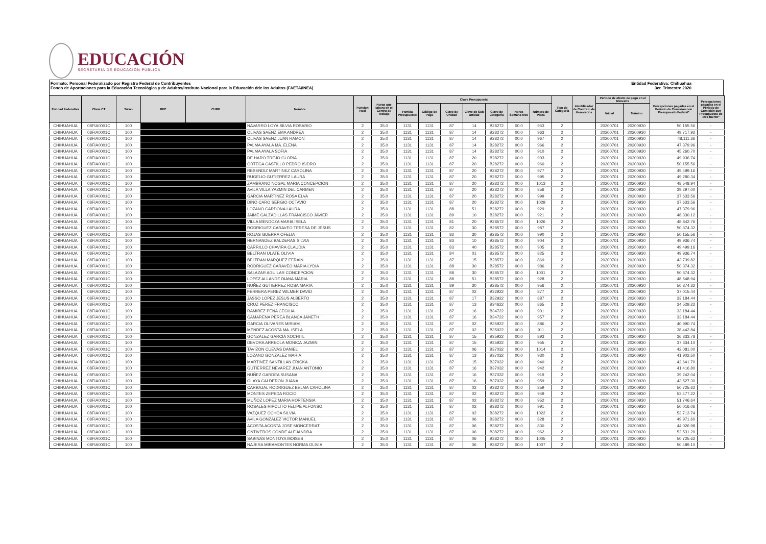EDUCACIÓN
SECRETARÍA DE EDUCACIÓN PÚBLICA
Formato: Personal Federalizado por Registro Federal de Contribuyentes
Fondo de Aportaciones para la Educación Tecnológica y de Adultos/Instituto Nacional para la Educación dde los Adultos (FAETA/INEA)
Entidad Federativa: Chihuahua
3er. Trimestre 2020
| Entidad Federativa | Clave CT | Turno | RFC | CURP | Nombre | Funcion Real | Horas que labora en el Centro de Trabajo | Clave Presupuestal | | | | | | | Tipo de Categoría | Identificador de Contrato de Honorarios | Periodo de efecto de pago en el trimestre | | Percepciones pagadas en el Periodo de Comisión con Presupuesto Federal* | Percepciones pagadas en el Periodo de Comisión con Presupuesto de otra fuente* |
| --- | --- | --- | --- | --- | --- | --- | --- | --- | --- | --- | --- | --- | --- | --- | --- | --- | --- | --- | --- | --- |
| | | | | | | | | Partida Presupuestal | Código de Pago | Clave de Unidad | Clave de Sub Unidad | Clave de Categoría | Horas Semana Mes | Número de Plaza | | | Inicial | Termino | | |
| CHIHUAHUA | 08FIA0001C | 100 | | | NAVARRO LOYA SILVIA ROSARIO | 2 | 35.0 | 1131 | 1131 | 87 | 14 | B28272 | 00.0 | 953 | 2 | | 20200701 | 20200930 | 50,155.56 | - |
| CHIHUAHUA | 08FIA0001C | 100 | | | OLIVAS SAENZ EMA ANDREA | 2 | 35.0 | 1131 | 1131 | 87 | 14 | B28272 | 00.0 | 963 | 2 | | 20200701 | 20200930 | 49,717.92 | - |
| CHIHUAHUA | 08FIA0001C | 100 | | | OLIVAS SAENZ JUAN RAMON | 2 | 35.0 | 1131 | 1131 | 87 | 14 | B28272 | 00.0 | 967 | 2 | | 20200701 | 20200930 | 48,111.36 | - |
| CHIHUAHUA | 08FIA0001C | 100 | | | PALMA AYALA MA. ELENA | 2 | 35.0 | 1131 | 1131 | 87 | 14 | B28272 | 00.0 | 966 | 2 | | 20200701 | 20200930 | 47,379.96 | - |
| CHIHUAHUA | 08FIA0001C | 100 | | | PALMA AYALA SOFIA | 2 | 35.0 | 1131 | 1131 | 87 | 14 | B28272 | 00.0 | 910 | 2 | | 20200701 | 20200930 | 45,260.70 | - |
| CHIHUAHUA | 08FIA0001C | 100 | | | DE HARO TREJO GLORIA | 2 | 35.0 | 1131 | 1131 | 87 | 20 | B28272 | 00.0 | 903 | 2 | | 20200701 | 20200930 | 49,936.74 | - |
| CHIHUAHUA | 08FIA0001C | 100 | | | ORTEGA CASTILLO PEDRO ISIDRO | 2 | 35.0 | 1131 | 1131 | 87 | 20 | B28272 | 00.0 | 960 | 2 | | 20200701 | 20200930 | 50,155.56 | - |
| CHIHUAHUA | 08FIA0001C | 100 | | | RESENDIZ MARTINEZ CAROLINA | 2 | 35.0 | 1131 | 1131 | 87 | 20 | B28272 | 00.0 | 977 | 2 | | 20200701 | 20200930 | 49,499.16 | - |
| CHIHUAHUA | 08FIA0001C | 100 | | | RUGELIO GUTIERREZ LAURA | 2 | 35.0 | 1131 | 1131 | 87 | 20 | B28272 | 00.0 | 995 | 2 | | 20200701 | 20200930 | 49,280.34 | - |
| CHIHUAHUA | 08FIA0001C | 100 | | | ZAMBRANO NOGAL MARIA CONCEPCION | 2 | 35.0 | 1131 | 1131 | 87 | 20 | B28272 | 00.0 | 1013 | 2 | | 20200701 | 20200930 | 48,548.94 | - |
| CHIHUAHUA | 08FIA0001C | 100 | | | AVILA VILLA YAZMIN DEL CARMEN | 2 | 35.0 | 1131 | 1131 | 87 | 20 | B28272 | 00.0 | 856 | 2 | | 20200701 | 20200930 | 39,297.00 | - |
| CHIHUAHUA | 08FIA0001C | 100 | | | GARCIA MARTINEZ ROSA ELVA | 2 | 35.0 | 1131 | 1131 | 87 | 20 | B28272 | 00.0 | 999 | 2 | | 20200701 | 20200930 | 37,633.56 | - |
| CHIHUAHUA | 08FIA0001C | 100 | | | DINO CARO SERGIO OCTAVIO | 2 | 35.0 | 1131 | 1131 | 87 | 20 | B28272 | 00.0 | 1029 | 2 | | 20200701 | 20200930 | 37,633.56 | - |
| CHIHUAHUA | 08FIA0001C | 100 | | | LOZANO CARDONA LAURA | 2 | 35.0 | 1131 | 1131 | 88 | 51 | B28272 | 00.0 | 929 | 2 | | 20200701 | 20200930 | 47,379.96 | - |
| CHIHUAHUA | 08FIA0001C | 100 | | | JAIME CALZADILLAS FRANCISCO JAVIER | 2 | 35.0 | 1131 | 1131 | 89 | 10 | B28272 | 00.0 | 921 | 2 | | 20200701 | 20200930 | 48,330.12 | - |
| CHIHUAHUA | 08FIA0001C | 100 | | | VILLA MENDOZA MARIA ISELA | 2 | 35.0 | 1131 | 1131 | 81 | 20 | B28572 | 00.0 | 1026 | 2 | | 20200701 | 20200930 | 48,842.76 | - |
| CHIHUAHUA | 08FIA0001C | 100 | | | RODRIGUEZ CARAVEO TERESA DE JESUS | 2 | 35.0 | 1131 | 1131 | 82 | 30 | B28572 | 00.0 | 987 | 2 | | 20200701 | 20200930 | 50,374.32 | - |
| CHIHUAHUA | 08FIA0001C | 100 | | | ROJAS GUERRA OFELIA | 2 | 35.0 | 1131 | 1131 | 82 | 30 | B28572 | 00.0 | 990 | 2 | | 20200701 | 20200930 | 50,155.56 | - |
| CHIHUAHUA | 08FIA0001C | 100 | | | HERNANDEZ BALDERAS SILVIA | 2 | 35.0 | 1131 | 1131 | 83 | 10 | B28572 | 00.0 | 904 | 2 | | 20200701 | 20200930 | 49,936.74 | - |
| CHIHUAHUA | 08FIA0001C | 100 | | | CARRILLO CHAVIRA CLAUDIA | 2 | 35.0 | 1131 | 1131 | 83 | 40 | B28572 | 00.0 | 905 | 2 | | 20200701 | 20200930 | 49,499.16 | - |
| CHIHUAHUA | 08FIA0001C | 100 | | | BELTRAN ULATE OLIVIA | 2 | 35.0 | 1131 | 1131 | 84 | 01 | B28572 | 00.0 | 825 | 2 | | 20200701 | 20200930 | 49,936.74 | - |
| CHIHUAHUA | 08FIA0001C | 100 | | | BELTRAN MARQUEZ EFRAIN | 2 | 35.0 | 1131 | 1131 | 87 | 15 | B28572 | 00.0 | 869 | 2 | | 20200701 | 20200930 | 43,739.82 | - |
| CHIHUAHUA | 08FIA0001C | 100 | | | RODRIGUEZ CARAVEO MARIA LYDIA | 2 | 35.0 | 1131 | 1131 | 88 | 30 | B28572 | 00.0 | 986 | 2 | | 20200701 | 20200930 | 50,374.32 | - |
| CHIHUAHUA | 08FIA0001C | 100 | | | SALAZAR AGUILAR CONCEPCION | 2 | 35.0 | 1131 | 1131 | 88 | 30 | B28572 | 00.0 | 1001 | 2 | | 20200701 | 20200930 | 50,374.32 | - |
| CHIHUAHUA | 08FIA0001C | 100 | | | LOPEZ ALLANDE DIANA MARIA | 2 | 35.0 | 1131 | 1131 | 88 | 51 | B28572 | 00.0 | 928 | 2 | | 20200701 | 20200930 | 48,548.94 | - |
| CHIHUAHUA | 08FIA0001C | 100 | | | NUÑEZ GUTIERREZ ROSA MARIA | 2 | 35.0 | 1131 | 1131 | 89 | 30 | B28572 | 00.0 | 956 | 2 | | 20200701 | 20200930 | 50,374.32 | - |
| CHIHUAHUA | 08FIA0001C | 100 | | | FERRERA PEREZ WILMER DAVID | 2 | 35.0 | 1131 | 1131 | 87 | 02 | B32922 | 00.0 | 877 | 2 | | 20200701 | 20200930 | 37,015.44 | - |
| CHIHUAHUA | 08FIA0001C | 100 | | | JASSO LOPEZ JESUS ALBERTO | 2 | 35.0 | 1131 | 1131 | 87 | 17 | B32922 | 00.0 | 887 | 2 | | 20200701 | 20200930 | 33,184.44 | - |
| CHIHUAHUA | 08FIA0001C | 100 | | | CRUZ PEREZ FRANCISCO | 2 | 35.0 | 1131 | 1131 | 87 | 13 | B34622 | 00.0 | 865 | 2 | | 20200701 | 20200930 | 34,529.22 | - |
| CHIHUAHUA | 08FIA0001C | 100 | | | RAMIREZ PEÑA CECILIA | 2 | 35.0 | 1131 | 1131 | 87 | 16 | B34722 | 00.0 | 901 | 2 | | 20200701 | 20200930 | 33,184.44 | - |
| CHIHUAHUA | 08FIA0001C | 100 | | | CAMARENA PEREA BLANCA JANETH | 2 | 35.0 | 1131 | 1131 | 87 | 16 | B34722 | 00.0 | 957 | 2 | | 20200701 | 20200930 | 33,184.44 | - |
| CHIHUAHUA | 08FIA0001C | 100 | | | GARCIA OLIVARES MIRIAM | 2 | 35.0 | 1131 | 1131 | 87 | 02 | B35922 | 00.0 | 886 | 2 | | 20200701 | 20200930 | 40,990.74 | - |
| CHIHUAHUA | 08FIA0001C | 100 | | | MENDEZ ACOSTA MA. ISELA | 2 | 35.0 | 1131 | 1131 | 87 | 02 | B35922 | 00.0 | 911 | 2 | | 20200701 | 20200930 | 38,442.84 | - |
| CHIHUAHUA | 08FIA0001C | 100 | | | GONZALEZ GARCIA XOCHITL | 2 | 35.0 | 1131 | 1131 | 87 | 15 | B35922 | 00.0 | 893 | 2 | | 20200701 | 20200930 | 36,333.78 | - |
| CHIHUAHUA | 08FIA0001C | 100 | | | DEVORA ARREOLA MONICA JAZMIN | 2 | 35.0 | 1131 | 1131 | 87 | 15 | B35922 | 00.0 | 955 | 2 | | 20200701 | 20200930 | 37,334.10 | - |
| CHIHUAHUA | 08FIA0001C | 100 | | | TAVIZON CUEVAS DANIEL | 2 | 35.0 | 1131 | 1131 | 87 | 06 | B37032 | 00.0 | 1014 | 2 | | 20200701 | 20200930 | 42,081.00 | - |
| CHIHUAHUA | 08FIA0001C | 100 | | | LOZANO GONZALEZ MARIA | 2 | 35.0 | 1131 | 1131 | 87 | 13 | B37032 | 00.0 | 930 | 2 | | 20200701 | 20200930 | 41,902.50 | - |
| CHIHUAHUA | 08FIA0001C | 100 | | | MARTINEZ SANTILLAN ERICKA | 2 | 35.0 | 1131 | 1131 | 87 | 15 | B37032 | 00.0 | 940 | 2 | | 20200701 | 20200930 | 42,641.70 | - |
| CHIHUAHUA | 08FIA0001C | 100 | | | GUTIERREZ NEVAREZ JUAN ANTONIO | 2 | 35.0 | 1131 | 1131 | 87 | 16 | B37032 | 00.0 | 942 | 2 | | 20200701 | 20200930 | 41,416.80 | - |
| CHIHUAHUA | 08FIA0001C | 100 | | | NUÑEZ GARDEA SUSANA | 2 | 35.0 | 1131 | 1131 | 87 | 16 | B37032 | 00.0 | 919 | 2 | | 20200701 | 20200930 | 39,242.04 | - |
| CHIHUAHUA | 08FIA0001C | 100 | | | OLAYA CALDERON JUANA | 2 | 35.0 | 1131 | 1131 | 87 | 16 | B37032 | 00.0 | 959 | 2 | | 20200701 | 20200930 | 43,527.30 | - |
| CHIHUAHUA | 08FIA0001C | 100 | | | CARBAJAL RODRIGUEZ BELMA CAROLINA | 2 | 35.0 | 1131 | 1131 | 87 | 02 | B38272 | 00.0 | 859 | 2 | | 20200701 | 20200930 | 50,725.62 | - |
| CHIHUAHUA | 08FIA0001C | 100 | | | MONTES ZEPEDA ROCIO | 2 | 35.0 | 1131 | 1131 | 87 | 02 | B38272 | 00.0 | 949 | 2 | | 20200701 | 20200930 | 53,477.22 | - |
| CHIHUAHUA | 08FIA0001C | 100 | | | MUÑOZ LOPEZ MARIA HORTENSIA | 2 | 35.0 | 1131 | 1131 | 87 | 02 | B38272 | 00.0 | 952 | 2 | | 20200701 | 20200930 | 51,746.64 | - |
| CHIHUAHUA | 08FIA0001C | 100 | | | ROSALES HIPOLITO FELIPE ALFONSO | 2 | 35.0 | 1131 | 1131 | 87 | 02 | B38272 | 00.0 | 991 | 2 | | 20200701 | 20200930 | 50,016.06 | - |
| CHIHUAHUA | 08FIA0001C | 100 | | | VAZQUEZ OCHOA SILVIA | 2 | 35.0 | 1131 | 1131 | 87 | 02 | B38272 | 00.0 | 1022 | 2 | | 20200701 | 20200930 | 53,713.74 | - |
| CHIHUAHUA | 08FIA0001C | 100 | | | AVILA GONZALEZ VICTOR MANUEL | 2 | 35.0 | 1131 | 1131 | 87 | 06 | B38272 | 00.0 | 828 | 2 | | 20200701 | 20200930 | 49,971.60 | - |
| CHIHUAHUA | 08FIA0001C | 100 | | | ACOSTA ACOSTA JOSE MONCERRAT | 2 | 35.0 | 1131 | 1131 | 87 | 06 | B38272 | 00.0 | 830 | 2 | | 20200701 | 20200930 | 44,026.98 | - |
| CHIHUAHUA | 08FIA0001C | 100 | | | ONTIVEROS CONDE ALEJANDRA | 2 | 35.0 | 1131 | 1131 | 87 | 06 | B38272 | 00.0 | 962 | 2 | | 20200701 | 20200930 | 52,531.20 | - |
| CHIHUAHUA | 08FIA0001C | 100 | | | SABINAS MONTOYA MOISES | 2 | 35.0 | 1131 | 1131 | 87 | 06 | B38272 | 00.0 | 1005 | 2 | | 20200701 | 20200930 | 50,725.62 | - |
| CHIHUAHUA | 08FIA0001C | 100 | | | NAJERA MIRAMONTES NORMA OLIVIA | 2 | 35.0 | 1131 | 1131 | 87 | 06 | B38272 | 00.0 | 1007 | 2 | | 20200701 | 20200930 | 50,489.10 | - |